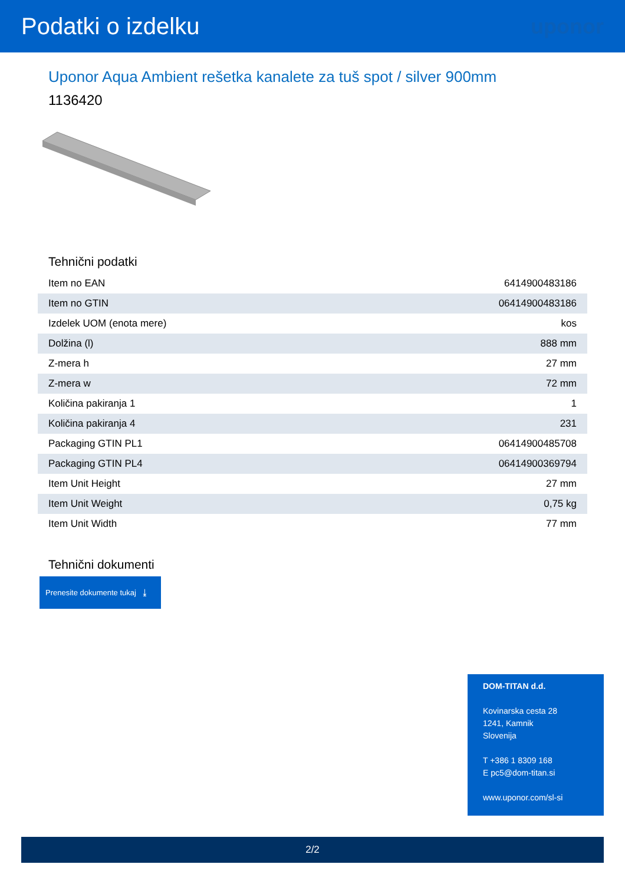Podatki o izdelku uponor
Uponor Aqua Ambient rešetka kanalete za tuš spot / silver 900mm
1136420
Tehnični podatki
| Item no EAN | 6414900483186 |
| Item no GTIN | 06414900483186 |
| Izdelek UOM (enota mere) | kos |
| Dolžina (l) | 888 mm |
| Z-mera h | 27 mm |
| Z-mera w | 72 mm |
| Količina pakiranja 1 | 1 |
| Količina pakiranja 4 | 231 |
| Packaging GTIN PL1 | 06414900485708 |
| Packaging GTIN PL4 | 06414900369794 |
| Item Unit Height | 27 mm |
| Item Unit Weight | 0,75 kg |
| Item Unit Width | 77 mm |
Tehnični dokumenti
Prenesite dokumente tukaj ⤓
DOM-TITAN d.d.
Kovinarska cesta 28
1241, Kamnik
Slovenija
T +386 1 8309 168
E pc5@dom-titan.si
www.uponor.com/sl-si
2/2